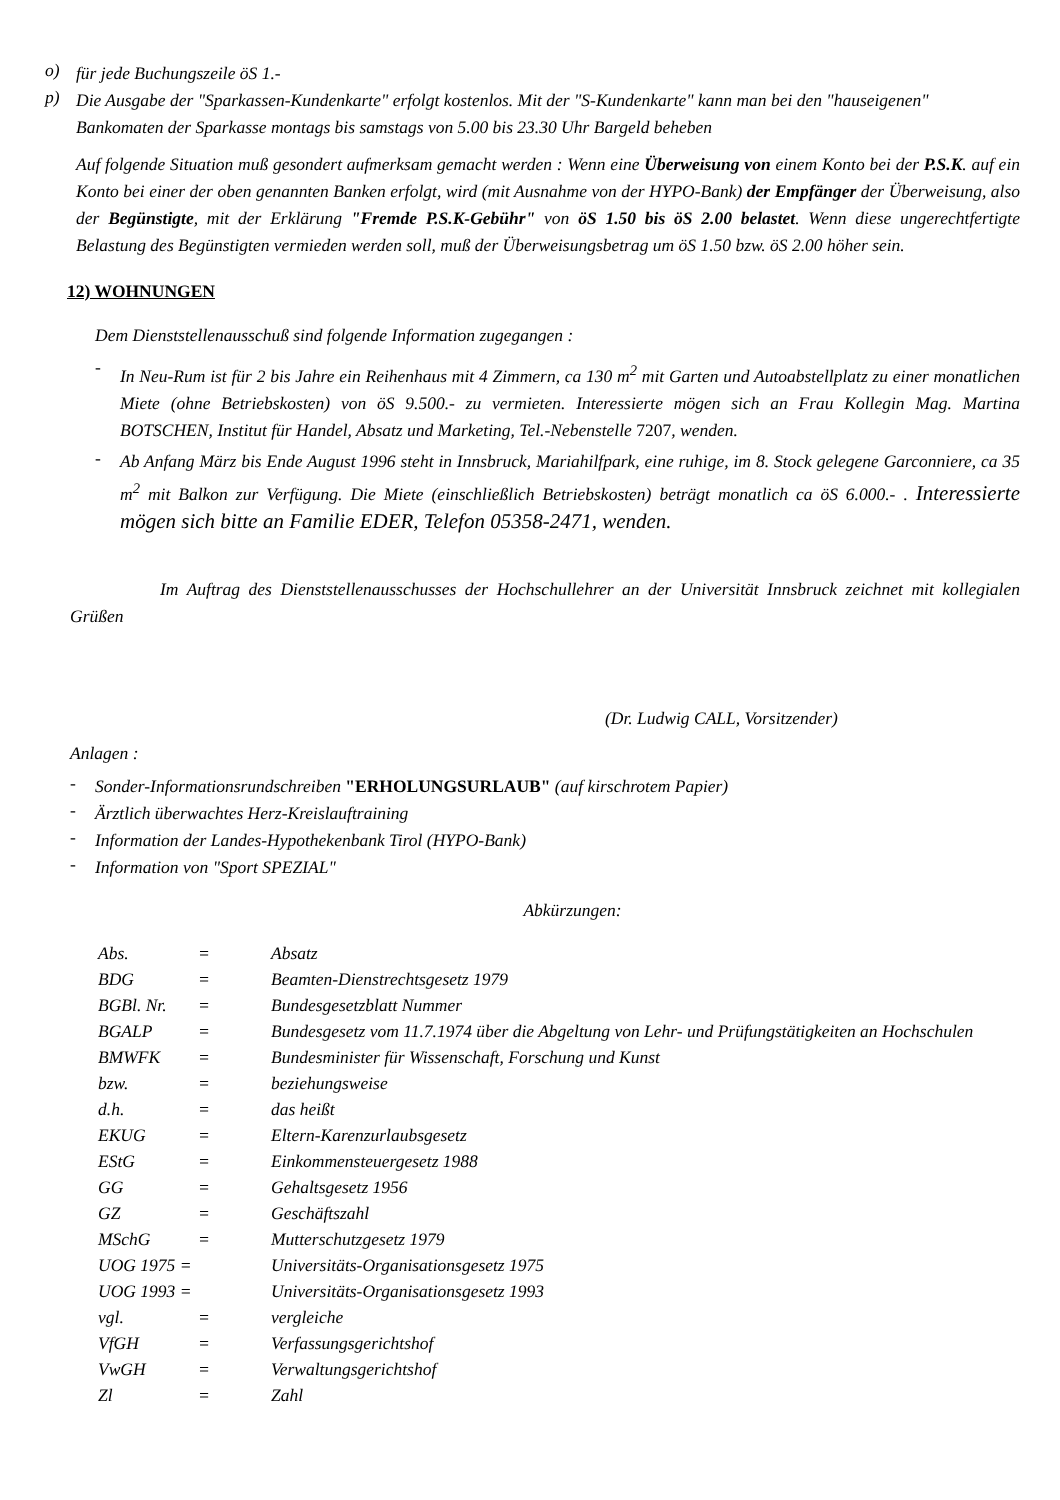o)
für jede Buchungszeile öS 1.-
p)
Die Ausgabe der "Sparkassen-Kundenkarte" erfolgt kostenlos. Mit der "S-Kundenkarte" kann man bei den "hauseigenen" Bankomaten der Sparkasse montags bis samstags von 5.00 bis 23.30 Uhr Bargeld beheben
Auf folgende Situation muß gesondert aufmerksam gemacht werden : Wenn eine Überweisung von einem Konto bei der P.S.K. auf ein Konto bei einer der oben genannten Banken erfolgt, wird (mit Ausnahme von der HYPO-Bank) der Empfänger der Überweisung, also der Begünstigte, mit der Erklärung "Fremde P.S.K-Gebühr" von öS 1.50 bis öS 2.00 belastet. Wenn diese ungerechtfertigte Belastung des Begünstigten vermieden werden soll, muß der Überweisungsbetrag um öS 1.50 bzw. öS 2.00 höher sein.
12) WOHNUNGEN
Dem Dienststellenausschuß sind folgende Information zugegangen :
-
In Neu-Rum ist für 2 bis Jahre ein Reihenhaus mit 4 Zimmern, ca 130 m<sup>2</sup> mit Garten und Autoabstellplatz zu einer monatlichen Miete (ohne Betriebskosten) von öS 9.500.- zu vermieten. Interessierte mögen sich an Frau Kollegin Mag. Martina BOTSCHEN, Institut für Handel, Absatz und Marketing, Tel.-Nebenstelle 7207, wenden.
-
Ab Anfang März bis Ende August 1996 steht in Innsbruck, Mariahilfpark, eine ruhige, im 8. Stock gelegene Garconniere, ca 35 m<sup>2</sup> mit Balkon zur Verfügung. Die Miete (einschließlich Betriebskosten) beträgt monatlich ca öS 6.000.- . Interessierte mögen sich bitte an Familie EDER, Telefon 05358-2471, wenden.
Im Auftrag des Dienststellenausschusses der Hochschullehrer an der Universität Innsbruck zeichnet mit kollegialen Grüßen
(Dr. Ludwig CALL, Vorsitzender)
Anlagen :
-
Sonder-Informationsrundschreiben "ERHOLUNGSURLAUB" (auf kirschrotem Papier)
-
Ärztlich überwachtes Herz-Kreislauftraining
-
Information der Landes-Hypothekenbank Tirol (HYPO-Bank)
-
Information von "Sport SPEZIAL"
Abkürzungen:
| Abs. | = | Absatz |
| BDG | = | Beamten-Dienstrechtsgesetz 1979 |
| BGBl. Nr. | = | Bundesgesetzblatt Nummer |
| BGALP | = | Bundesgesetz vom 11.7.1974 über die Abgeltung von Lehr- und Prüfungstätigkeiten an Hochschulen |
| BMWFK | = | Bundesminister für Wissenschaft, Forschung und Kunst |
| bzw. | = | beziehungsweise |
| d.h. | = | das heißt |
| EKUG | = | Eltern-Karenzurlaubsgesetz |
| EStG | = | Einkommensteuergesetz 1988 |
| GG | = | Gehaltsgesetz 1956 |
| GZ | = | Geschäftszahl |
| MSchG | = | Mutterschutzgesetz 1979 |
| UOG 1975 = | | Universitäts-Organisationsgesetz 1975 |
| UOG 1993 = | | Universitäts-Organisationsgesetz 1993 |
| vgl. | = | vergleiche |
| VfGH | = | Verfassungsgerichtshof |
| VwGH | = | Verwaltungsgerichtshof |
| Zl | = | Zahl |